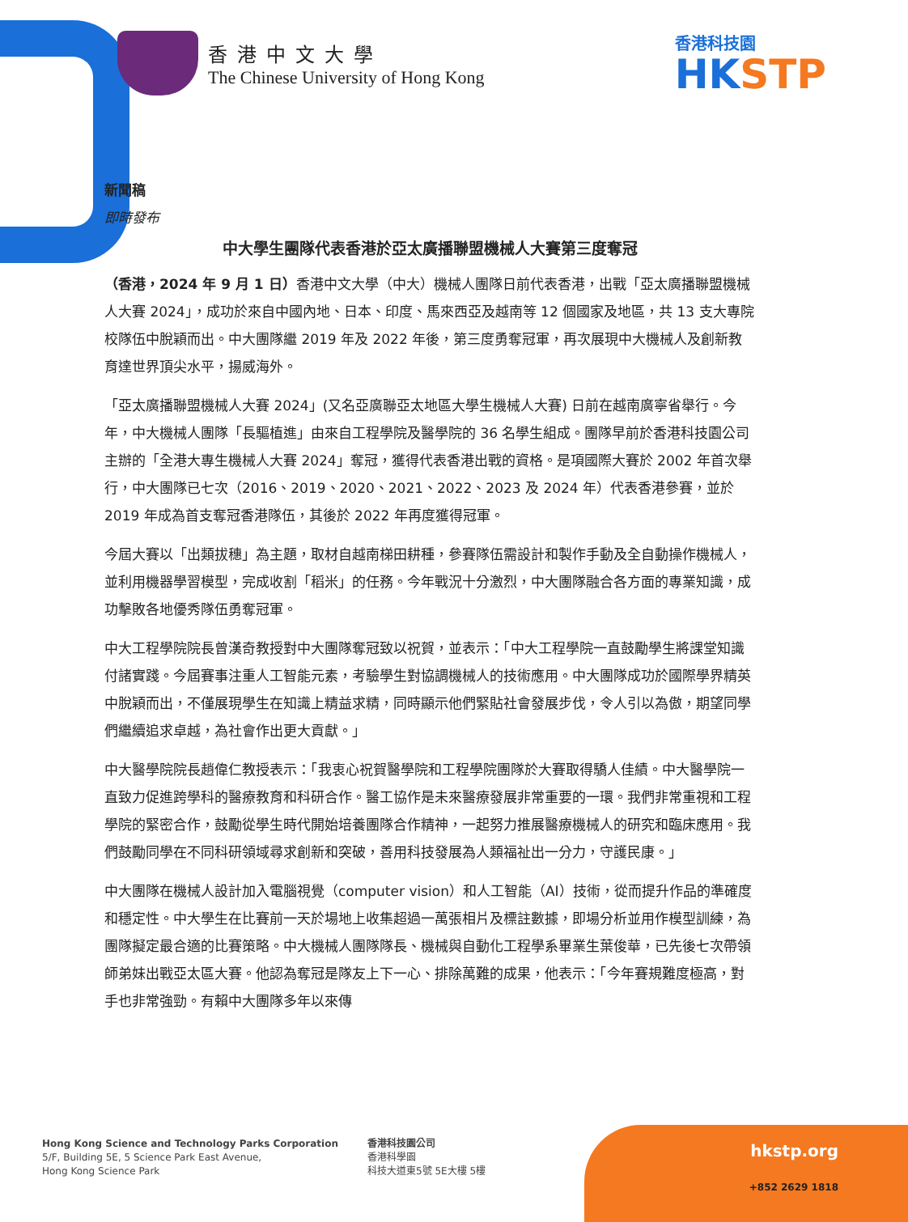香港中文大學
The Chinese University of Hong Kong
香港科技園
HKSTP
新聞稿
即時發布
中大學生團隊代表香港於亞太廣播聯盟機械人大賽第三度奪冠
（香港，2024 年 9 月 1 日）香港中文大學（中大）機械人團隊日前代表香港，出戰「亞太廣播聯盟機械人大賽 2024」，成功於來自中國內地、日本、印度、馬來西亞及越南等 12 個國家及地區，共 13 支大專院校隊伍中脫穎而出。中大團隊繼 2019 年及 2022 年後，第三度勇奪冠軍，再次展現中大機械人及創新教育達世界頂尖水平，揚威海外。
「亞太廣播聯盟機械人大賽 2024」(又名亞廣聯亞太地區大學生機械人大賽) 日前在越南廣寧省舉行。今年，中大機械人團隊「長驅植進」由來自工程學院及醫學院的 36 名學生組成。團隊早前於香港科技園公司主辦的「全港大專生機械人大賽 2024」奪冠，獲得代表香港出戰的資格。是項國際大賽於 2002 年首次舉行，中大團隊已七次（2016、2019、2020、2021、2022、2023 及 2024 年）代表香港參賽，並於 2019 年成為首支奪冠香港隊伍，其後於 2022 年再度獲得冠軍。
今屆大賽以「出類拔穗」為主題，取材自越南梯田耕種，參賽隊伍需設計和製作手動及全自動操作機械人，並利用機器學習模型，完成收割「稻米」的任務。今年戰況十分激烈，中大團隊融合各方面的專業知識，成功擊敗各地優秀隊伍勇奪冠軍。
中大工程學院院長曾漢奇教授對中大團隊奪冠致以祝賀，並表示：「中大工程學院一直鼓勵學生將課堂知識付諸實踐。今屆賽事注重人工智能元素，考驗學生對協調機械人的技術應用。中大團隊成功於國際學界精英中脫穎而出，不僅展現學生在知識上精益求精，同時顯示他們緊貼社會發展步伐，令人引以為傲，期望同學們繼續追求卓越，為社會作出更大貢獻。」
中大醫學院院長趙偉仁教授表示：「我衷心祝賀醫學院和工程學院團隊於大賽取得驕人佳績。中大醫學院一直致力促進跨學科的醫療教育和科研合作。醫工協作是未來醫療發展非常重要的一環。我們非常重視和工程學院的緊密合作，鼓勵從學生時代開始培養團隊合作精神，一起努力推展醫療機械人的研究和臨床應用。我們鼓勵同學在不同科研領域尋求創新和突破，善用科技發展為人類福祉出一分力，守護民康。」
中大團隊在機械人設計加入電腦視覺（computer vision）和人工智能（AI）技術，從而提升作品的準確度和穩定性。中大學生在比賽前一天於場地上收集超過一萬張相片及標註數據，即場分析並用作模型訓練，為團隊擬定最合適的比賽策略。中大機械人團隊隊長、機械與自動化工程學系畢業生葉俊華，已先後七次帶領師弟妹出戰亞太區大賽。他認為奪冠是隊友上下一心、排除萬難的成果，他表示：「今年賽規難度極高，對手也非常強勁。有賴中大團隊多年以來傳
Hong Kong Science and Technology Parks Corporation
5/F, Building 5E, 5 Science Park East Avenue,
Hong Kong Science Park
香港科技園公司
香港科學園
科技大道東5號 5E大樓 5樓
hkstp.org
+852 2629 1818